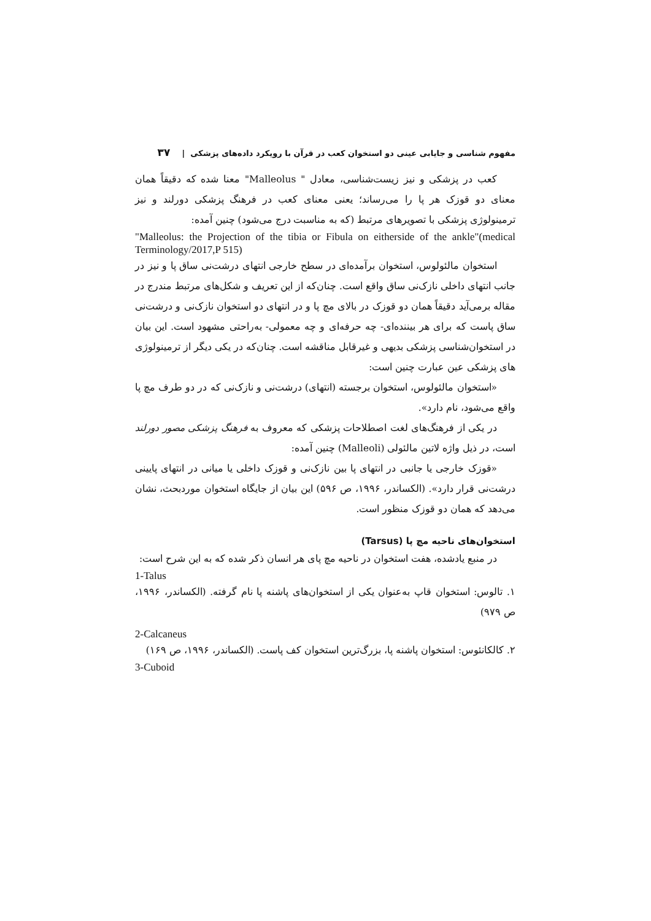مفهوم شناسی و جایابی عینی دو استخوان کعب در قرآن با رویکرد داده‌های پزشکی | ۳۷
کعب در پزشکی و نیز زیست‌شناسی، معادل " Malleolus" معنا شده که دقیقاً همان معنای دو قوزک هر پا را می‌رساند؛ یعنی معنای کعب در فرهنگ پزشکی دورلند و نیز ترمینولوژی پزشکی با تصویرهای مرتبط (که به مناسبت درج می‌شود) چنین آمده:
"Malleolus: the Projection of the tibia or Fibula on eitherside of the ankle"(medical Terminology/2017,P 515)
استخوان مالئولوس، استخوان برآمده‌ای در سطح خارجی انتهای درشت‌نی ساق پا و نیز در جانب انتهای داخلی نازک‌نی ساق واقع است. چنان‌که از این تعریف و شکل‌های مرتبط مندرج در مقاله برمی‌آید دقیقاً همان دو قوزک در بالای مچ پا و در انتهای دو استخوان نازک‌نی و درشت‌نی ساق پاست که برای هر بیننده‌ای- چه حرفه‌ای و چه معمولی- به‌راحتی مشهود است. این بیان در استخوان‌شناسی پزشکی بدیهی و غیرقابل مناقشه است. چنان‌که در یکی دیگر از ترمینولوژی های پزشکی عین عبارت چنین است:
«استخوان مالئولوس، استخوان برجسته (انتهای) درشت‌نی و نازک‌نی که در دو طرف مچ پا واقع می‌شود، نام دارد».
در یکی از فرهنگ‌های لغت اصطلاحات پزشکی که معروف به فرهنگ پزشکی مصور دورلند است، در ذیل واژه لاتین مالئولی (Malleoli) چنین آمده:
«قوزک خارجی یا جانبی در انتهای پا بین نازک‌نی و قوزک داخلی یا میانی در انتهای پایینی درشت‌نی قرار دارد». (الکساندر، ۱۹۹۶، ص ۵۹۶) این بیان از جایگاه استخوان موردبحث، نشان می‌دهد که همان دو قوزک منظور است.
استخوان‌های ناحیه مچ پا (Tarsus)
در منبع یادشده، هفت استخوان در ناحیه مچ پای هر انسان ذکر شده که به این شرح است:
1-Talus
۱. تالوس: استخوان قاپ به‌عنوان یکی از استخوان‌های پاشنه پا نام گرفته. (الکساندر، ۱۹۹۶، ص ۹۷۹)
2-Calcaneus
۲. کالکانئوس: استخوان پاشنه پا، بزرگ‌ترین استخوان کف پاست. (الکساندر، ۱۹۹۶، ص ۱۶۹)
3-Cuboid